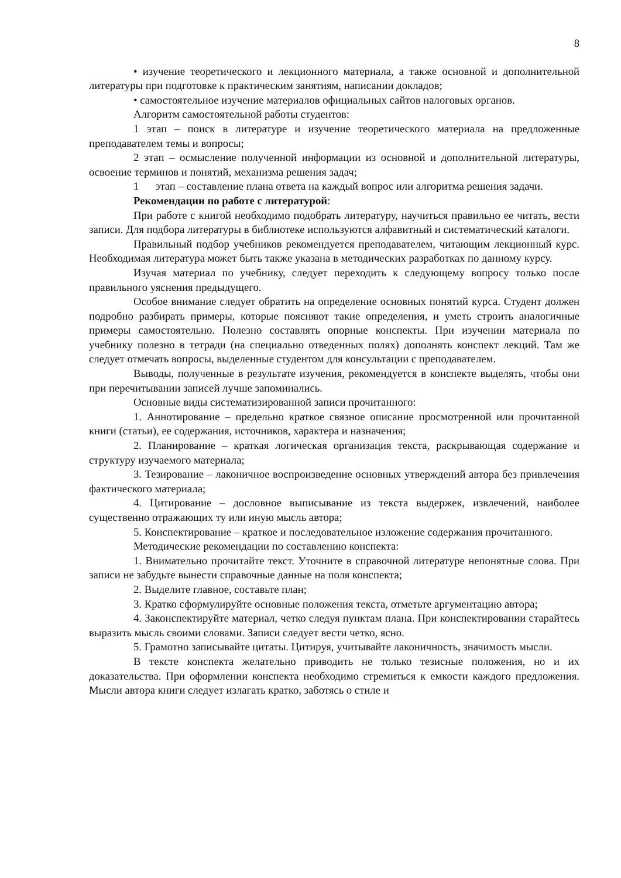8
• изучение теоретического и лекционного материала, а также основной и дополнительной литературы при подготовке к практическим занятиям, написании докладов;
• самостоятельное изучение материалов официальных сайтов налоговых органов.
Алгоритм самостоятельной работы студентов:
1 этап – поиск в литературе и изучение теоретического материала на предложенные преподавателем темы и вопросы;
2 этап – осмысление полученной информации из основной и дополнительной литературы, освоение терминов и понятий, механизма решения задач;
1 этап – составление плана ответа на каждый вопрос или алгоритма решения задачи.
Рекомендации по работе с литературой:
При работе с книгой необходимо подобрать литературу, научиться правильно ее читать, вести записи. Для подбора литературы в библиотеке используются алфавитный и систематический каталоги.
Правильный подбор учебников рекомендуется преподавателем, читающим лекционный курс. Необходимая литература может быть также указана в методических разработках по данному курсу.
Изучая материал по учебнику, следует переходить к следующему вопросу только после правильного уяснения предыдущего.
Особое внимание следует обратить на определение основных понятий курса. Студент должен подробно разбирать примеры, которые поясняют такие определения, и уметь строить аналогичные примеры самостоятельно. Полезно составлять опорные конспекты. При изучении материала по учебнику полезно в тетради (на специально отведенных полях) дополнять конспект лекций. Там же следует отмечать вопросы, выделенные студентом для консультации с преподавателем.
Выводы, полученные в результате изучения, рекомендуется в конспекте выделять, чтобы они при перечитывании записей лучше запоминались.
Основные виды систематизированной записи прочитанного:
1. Аннотирование – предельно краткое связное описание просмотренной или прочитанной книги (статьи), ее содержания, источников, характера и назначения;
2. Планирование – краткая логическая организация текста, раскрывающая содержание и структуру изучаемого материала;
3. Тезирование – лаконичное воспроизведение основных утверждений автора без привлечения фактического материала;
4. Цитирование – дословное выписывание из текста выдержек, извлечений, наиболее существенно отражающих ту или иную мысль автора;
5. Конспектирование – краткое и последовательное изложение содержания прочитанного.
Методические рекомендации по составлению конспекта:
1. Внимательно прочитайте текст. Уточните в справочной литературе непонятные слова. При записи не забудьте вынести справочные данные на поля конспекта;
2. Выделите главное, составьте план;
3. Кратко сформулируйте основные положения текста, отметьте аргументацию автора;
4. Законспектируйте материал, четко следуя пунктам плана. При конспектировании старайтесь выразить мысль своими словами. Записи следует вести четко, ясно.
5. Грамотно записывайте цитаты. Цитируя, учитывайте лаконичность, значимость мысли.
В тексте конспекта желательно приводить не только тезисные положения, но и их доказательства. При оформлении конспекта необходимо стремиться к емкости каждого предложения. Мысли автора книги следует излагать кратко, заботясь о стиле и